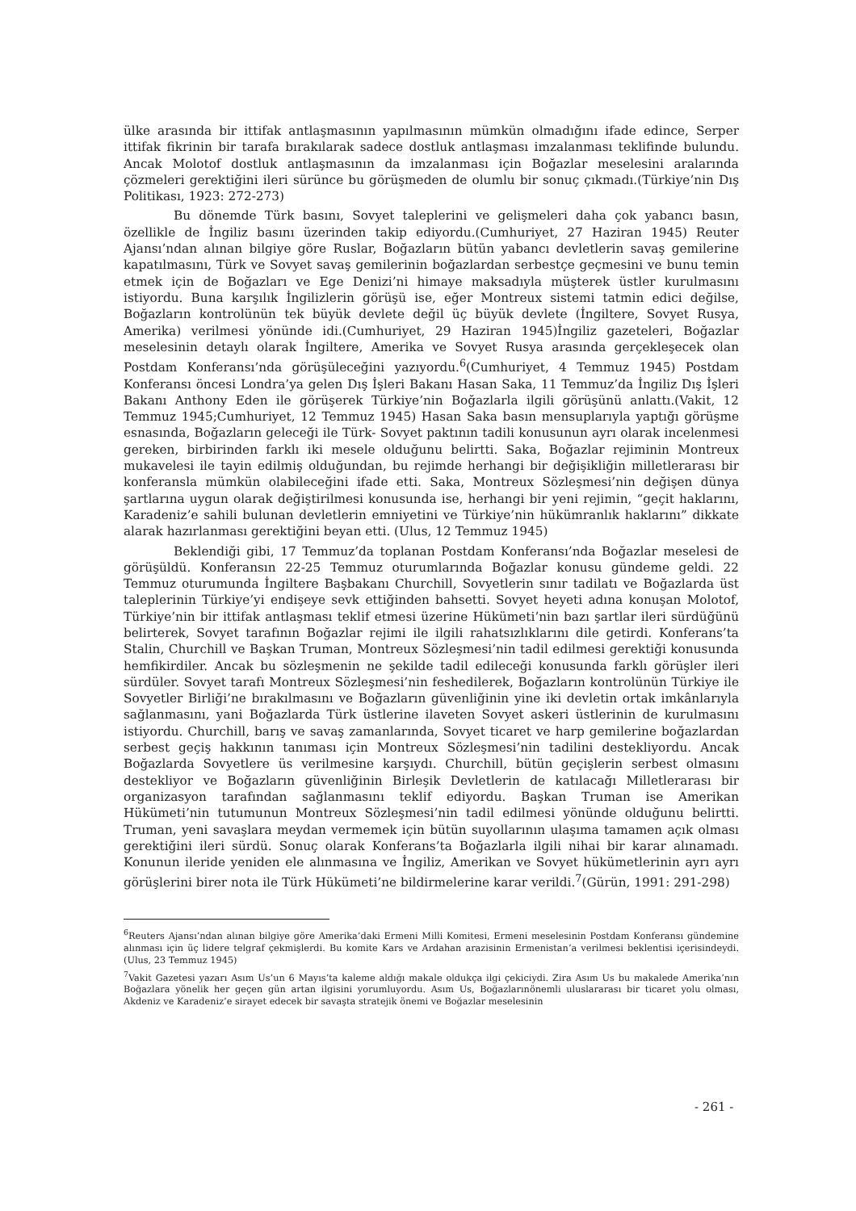ülke arasında bir ittifak antlaşmasının yapılmasının mümkün olmadığını ifade edince, Serper ittifak fikrinin bir tarafa bırakılarak sadece dostluk antlaşması imzalanması teklifinde bulundu. Ancak Molotof dostluk antlaşmasının da imzalanması için Boğazlar meselesini aralarında çözmeleri gerektiğini ileri sürünce bu görüşmeden de olumlu bir sonuç çıkmadı.(Türkiye’nin Dış Politikası, 1923: 272-273)
Bu dönemde Türk basını, Sovyet taleplerini ve gelişmeleri daha çok yabancı basın, özellikle de İngiliz basını üzerinden takip ediyordu.(Cumhuriyet, 27 Haziran 1945) Reuter Ajansı’ndan alınan bilgiye göre Ruslar, Boğazların bütün yabancı devletlerin savaş gemilerine kapatılmasını, Türk ve Sovyet savaş gemilerinin boğazlardan serbestçe geçmesini ve bunu temin etmek için de Boğazları ve Ege Denizi’ni himaye maksadıyla müşterek üstler kurulmasını istiyordu. Buna karşılık İngilizlerin görüşü ise, eğer Montreux sistemi tatmin edici değilse, Boğazların kontrolünün tek büyük devlete değil üç büyük devlete (İngiltere, Sovyet Rusya, Amerika) verilmesi yönünde idi.(Cumhuriyet, 29 Haziran 1945)İngiliz gazeteleri, Boğazlar meselesinin detaylı olarak İngiltere, Amerika ve Sovyet Rusya arasında gerçekleşecek olan Postdam Konferansı’nda görüşüleceğini yazıyordu.<sup>6</sup>(Cumhuriyet, 4 Temmuz 1945) Postdam Konferansı öncesi Londra’ya gelen Dış İşleri Bakanı Hasan Saka, 11 Temmuz’da İngiliz Dış İşleri Bakanı Anthony Eden ile görüşerek Türkiye’nin Boğazlarla ilgili görüşünü anlattı.(Vakit, 12 Temmuz 1945;Cumhuriyet, 12 Temmuz 1945) Hasan Saka basın mensuplarıyla yaptığı görüşme esnasında, Boğazların geleceği ile Türk- Sovyet paktının tadili konusunun ayrı olarak incelenmesi gereken, birbirinden farklı iki mesele olduğunu belirtti. Saka, Boğazlar rejiminin Montreux mukavelesi ile tayin edilmiş olduğundan, bu rejimde herhangi bir değişikliğin milletlerarası bir konferansla mümkün olabileceğini ifade etti. Saka, Montreux Sözleşmesi’nin değişen dünya şartlarına uygun olarak değiştirilmesi konusunda ise, herhangi bir yeni rejimin, “geçit haklarını, Karadeniz’e sahili bulunan devletlerin emniyetini ve Türkiye’nin hükümranlık haklarını” dikkate alarak hazırlanması gerektiğini beyan etti. (Ulus, 12 Temmuz 1945)
Beklendiği gibi, 17 Temmuz’da toplanan Postdam Konferansı’nda Boğazlar meselesi de görüşüldü. Konferansın 22-25 Temmuz oturumlarında Boğazlar konusu gündeme geldi. 22 Temmuz oturumunda İngiltere Başbakanı Churchill, Sovyetlerin sınır tadilatı ve Boğazlarda üst taleplerinin Türkiye’yi endişeye sevk ettiğinden bahsetti. Sovyet heyeti adına konuşan Molotof, Türkiye’nin bir ittifak antlaşması teklif etmesi üzerine Hükümeti’nin bazı şartlar ileri sürdüğünü belirterek, Sovyet tarafının Boğazlar rejimi ile ilgili rahatsızlıklarını dile getirdi. Konferans’ta Stalin, Churchill ve Başkan Truman, Montreux Sözleşmesi’nin tadil edilmesi gerektiği konusunda hemfikirdiler. Ancak bu sözleşmenin ne şekilde tadil edileceği konusunda farklı görüşler ileri sürdüler. Sovyet tarafı Montreux Sözleşmesi’nin feshedilerek, Boğazların kontrolünün Türkiye ile Sovyetler Birliği’ne bırakılmasını ve Boğazların güvenliğinin yine iki devletin ortak imkânlarıyla sağlanmasını, yani Boğazlarda Türk üstlerine ilaveten Sovyet askeri üstlerinin de kurulmasını istiyordu. Churchill, barış ve savaş zamanlarında, Sovyet ticaret ve harp gemilerine boğazlardan serbest geçiş hakkının tanıması için Montreux Sözleşmesi’nin tadilini destekliyordu. Ancak Boğazlarda Sovyetlere üs verilmesine karşıydı. Churchill, bütün geçişlerin serbest olmasını destekliyor ve Boğazların güvenliğinin Birleşik Devletlerin de katılacağı Milletlerarası bir organizasyon tarafından sağlanmasını teklif ediyordu. Başkan Truman ise Amerikan Hükümeti’nin tutumunun Montreux Sözleşmesi’nin tadil edilmesi yönünde olduğunu belirtti. Truman, yeni savaşlara meydan vermemek için bütün suyollarının ulaşıma tamamen açık olması gerektiğini ileri sürdü. Sonuç olarak Konferans’ta Boğazlarla ilgili nihai bir karar alınamadı. Konunun ileride yeniden ele alınmasına ve İngiliz, Amerikan ve Sovyet hükümetlerinin ayrı ayrı görüşlerini birer nota ile Türk Hükümeti’ne bildirmelerine karar verildi.<sup>7</sup>(Gürün, 1991: 291-298)
<sup>6</sup> Reuters Ajansı’ndan alınan bilgiye göre Amerika’daki Ermeni Milli Komitesi, Ermeni meselesinin Postdam Konferansı gündemine alınması için üç lidere telgraf çekmişlerdi. Bu komite Kars ve Ardahan arazisinin Ermenistan’a verilmesi beklentisi içerisindeydi. (Ulus, 23 Temmuz 1945)
<sup>7</sup> Vakit Gazetesi yazarı Asım Us’un 6 Mayıs’ta kaleme aldığı makale oldukça ilgi çekiciydi. Zira Asım Us bu makalede Amerika’nın Boğazlara yönelik her geçen gün artan ilgisini yorumluyordu. Asım Us, Boğazlarınönemli uluslararası bir ticaret yolu olması, Akdeniz ve Karadeniz’e sirayet edecek bir savaşta stratejik önemi ve Boğazlar meselesinin
- 261 -